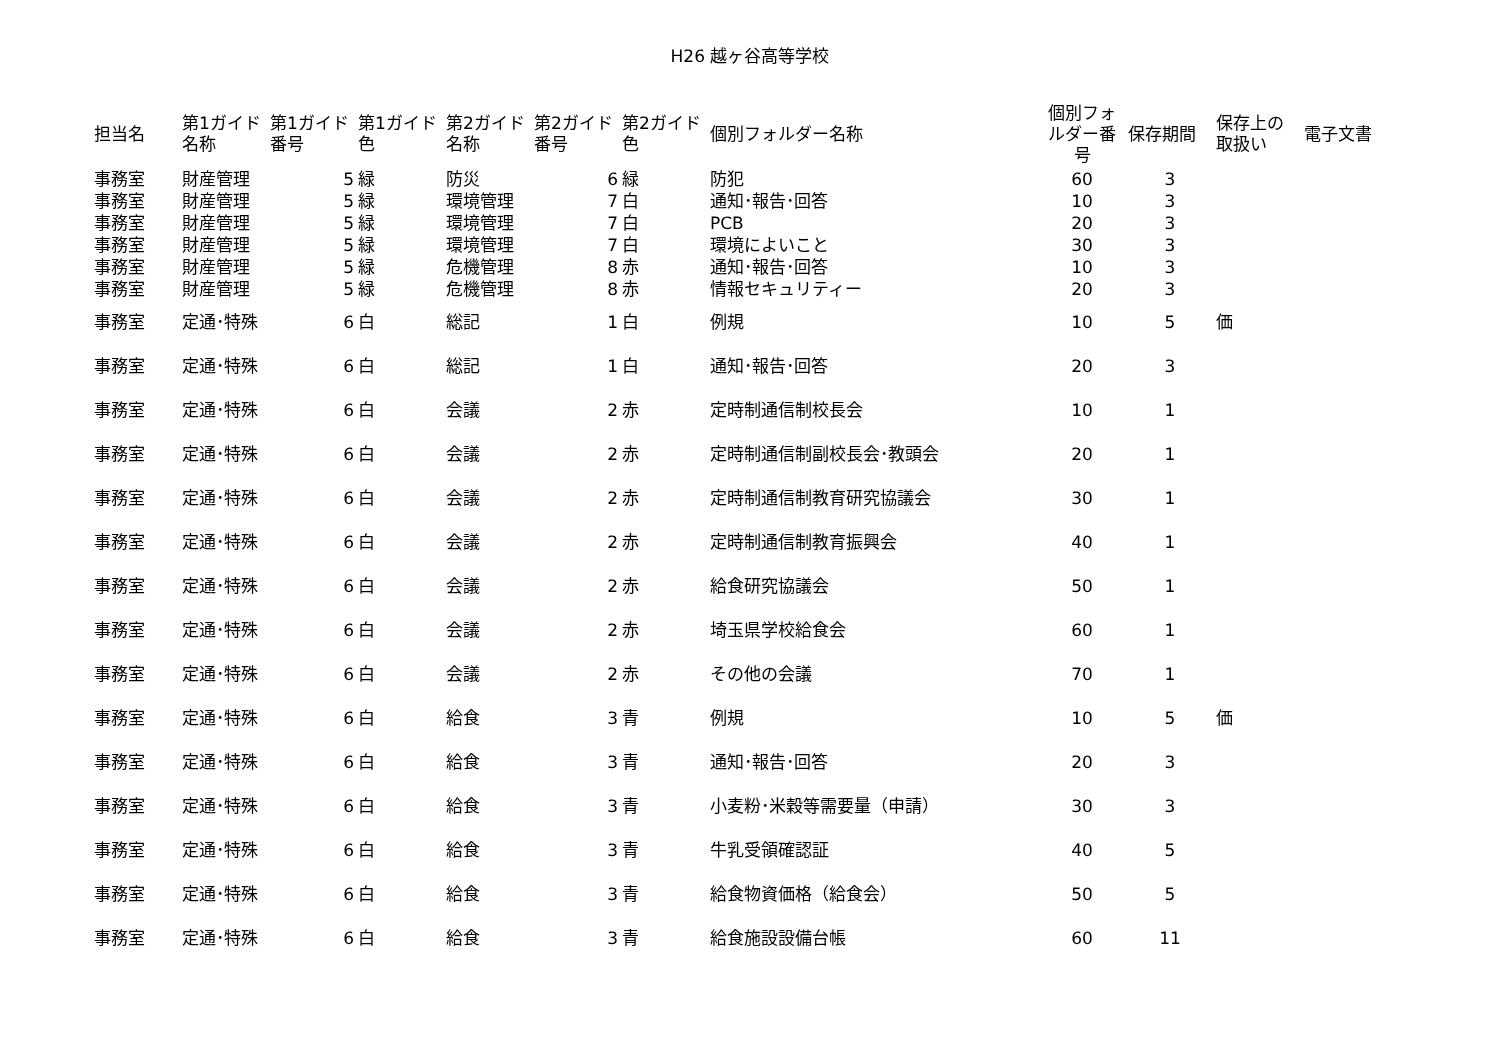H26 越ヶ谷高等学校
| 担当名 | 第1ガイド名称 | 第1ガイド番号 | 第1ガイド色 | 第2ガイド名称 | 第2ガイド番号 | 第2ガイド色 | 個別フォルダー名称 | 個別フォルダー番号 | 保存期間 | 保存上の取扱い | 電子文書 |
| --- | --- | --- | --- | --- | --- | --- | --- | --- | --- | --- | --- |
| 事務室 | 財産管理 | 5 | 緑 | 防災 | 6 | 緑 | 防犯 | 60 | 3 | | |
| 事務室 | 財産管理 | 5 | 緑 | 環境管理 | 7 | 白 | 通知･報告･回答 | 10 | 3 | | |
| 事務室 | 財産管理 | 5 | 緑 | 環境管理 | 7 | 白 | PCB | 20 | 3 | | |
| 事務室 | 財産管理 | 5 | 緑 | 環境管理 | 7 | 白 | 環境によいこと | 30 | 3 | | |
| 事務室 | 財産管理 | 5 | 緑 | 危機管理 | 8 | 赤 | 通知･報告･回答 | 10 | 3 | | |
| 事務室 | 財産管理 | 5 | 緑 | 危機管理 | 8 | 赤 | 情報セキュリティー | 20 | 3 | | |
| 事務室 | 定通･特殊 | 6 | 白 | 総記 | 1 | 白 | 例規 | 10 | 5 | 価 | |
| 事務室 | 定通･特殊 | 6 | 白 | 総記 | 1 | 白 | 通知･報告･回答 | 20 | 3 | | |
| 事務室 | 定通･特殊 | 6 | 白 | 会議 | 2 | 赤 | 定時制通信制校長会 | 10 | 1 | | |
| 事務室 | 定通･特殊 | 6 | 白 | 会議 | 2 | 赤 | 定時制通信制副校長会･教頭会 | 20 | 1 | | |
| 事務室 | 定通･特殊 | 6 | 白 | 会議 | 2 | 赤 | 定時制通信制教育研究協議会 | 30 | 1 | | |
| 事務室 | 定通･特殊 | 6 | 白 | 会議 | 2 | 赤 | 定時制通信制教育振興会 | 40 | 1 | | |
| 事務室 | 定通･特殊 | 6 | 白 | 会議 | 2 | 赤 | 給食研究協議会 | 50 | 1 | | |
| 事務室 | 定通･特殊 | 6 | 白 | 会議 | 2 | 赤 | 埼玉県学校給食会 | 60 | 1 | | |
| 事務室 | 定通･特殊 | 6 | 白 | 会議 | 2 | 赤 | その他の会議 | 70 | 1 | | |
| 事務室 | 定通･特殊 | 6 | 白 | 給食 | 3 | 青 | 例規 | 10 | 5 | 価 | |
| 事務室 | 定通･特殊 | 6 | 白 | 給食 | 3 | 青 | 通知･報告･回答 | 20 | 3 | | |
| 事務室 | 定通･特殊 | 6 | 白 | 給食 | 3 | 青 | 小麦粉･米穀等需要量（申請） | 30 | 3 | | |
| 事務室 | 定通･特殊 | 6 | 白 | 給食 | 3 | 青 | 牛乳受領確認証 | 40 | 5 | | |
| 事務室 | 定通･特殊 | 6 | 白 | 給食 | 3 | 青 | 給食物資価格（給食会） | 50 | 5 | | |
| 事務室 | 定通･特殊 | 6 | 白 | 給食 | 3 | 青 | 給食施設設備台帳 | 60 | 11 | | |